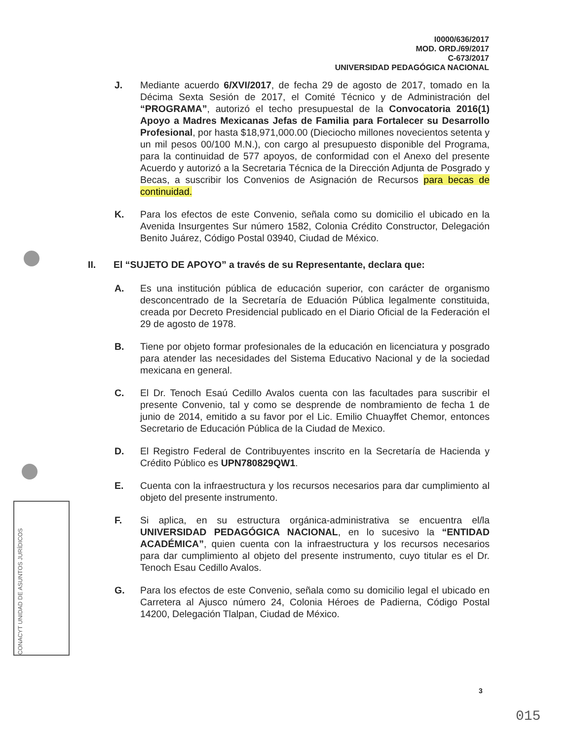I0000/636/2017
MOD. ORD./69/2017
C-673/2017
UNIVERSIDAD PEDAGÓGICA NACIONAL
CONACYT UNIDAD DE ASUNTOS JURÍDICOS
J. Mediante acuerdo 6/XVI/2017, de fecha 29 de agosto de 2017, tomado en la Décima Sexta Sesión de 2017, el Comité Técnico y de Administración del “PROGRAMA”, autorizó el techo presupuestal de la Convocatoria 2016(1) Apoyo a Madres Mexicanas Jefas de Familia para Fortalecer su Desarrollo Profesional, por hasta $18,971,000.00 (Dieciocho millones novecientos setenta y un mil pesos 00/100 M.N.), con cargo al presupuesto disponible del Programa, para la continuidad de 577 apoyos, de conformidad con el Anexo del presente Acuerdo y autorizó a la Secretaria Técnica de la Dirección Adjunta de Posgrado y Becas, a suscribir los Convenios de Asignación de Recursos para becas de continuidad.
K. Para los efectos de este Convenio, señala como su domicilio el ubicado en la Avenida Insurgentes Sur número 1582, Colonia Crédito Constructor, Delegación Benito Juárez, Código Postal 03940, Ciudad de México.
II. El “SUJETO DE APOYO” a través de su Representante, declara que:
A. Es una institución pública de educación superior, con carácter de organismo desconcentrado de la Secretaría de Eduación Pública legalmente constituida, creada por Decreto Presidencial publicado en el Diario Oficial de la Federación el 29 de agosto de 1978.
B. Tiene por objeto formar profesionales de la educación en licenciatura y posgrado para atender las necesidades del Sistema Educativo Nacional y de la sociedad mexicana en general.
C. El Dr. Tenoch Esaú Cedillo Avalos cuenta con las facultades para suscribir el presente Convenio, tal y como se desprende de nombramiento de fecha 1 de junio de 2014, emitido a su favor por el Lic. Emilio Chuayffet Chemor, entonces Secretario de Educación Pública de la Ciudad de Mexico.
D. El Registro Federal de Contribuyentes inscrito en la Secretaría de Hacienda y Crédito Público es UPN780829QW1.
E. Cuenta con la infraestructura y los recursos necesarios para dar cumplimiento al objeto del presente instrumento.
F. Si aplica, en su estructura orgánica-administrativa se encuentra el/la UNIVERSIDAD PEDAGÓGICA NACIONAL, en lo sucesivo la “ENTIDAD ACADÉMICA”, quien cuenta con la infraestructura y los recursos necesarios para dar cumplimiento al objeto del presente instrumento, cuyo titular es el Dr. Tenoch Esau Cedillo Avalos.
G. Para los efectos de este Convenio, señala como su domicilio legal el ubicado en Carretera al Ajusco número 24, Colonia Héroes de Padierna, Código Postal 14200, Delegación Tlalpan, Ciudad de México.
3
015